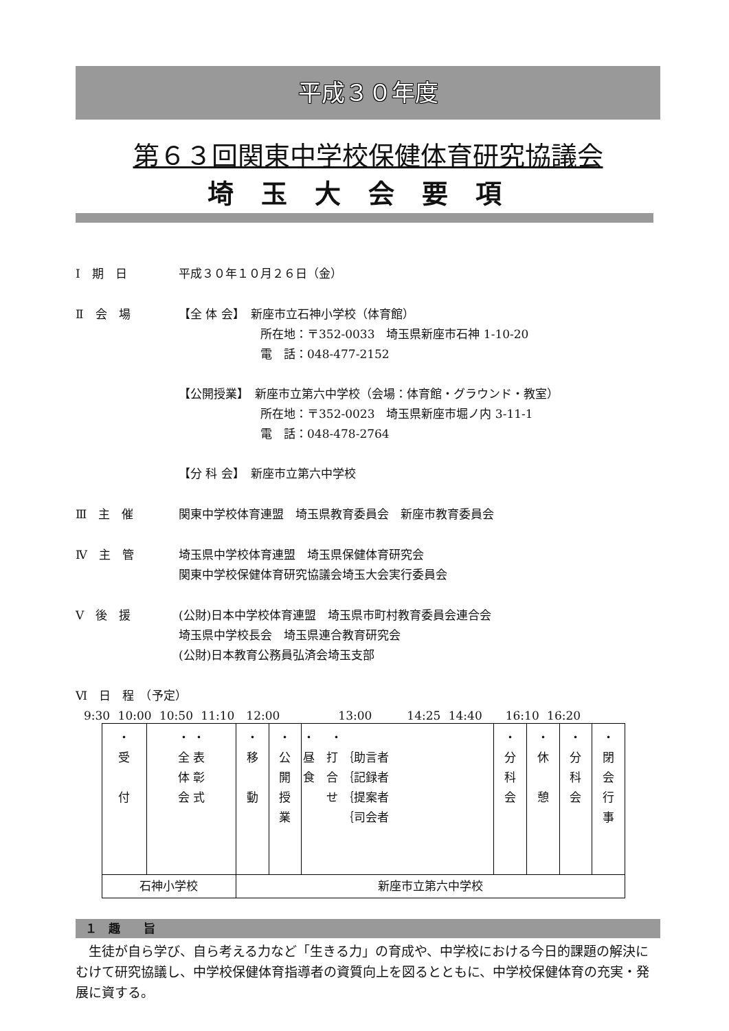平成３０年度
第６３回関東中学校保健体育研究協議会
埼玉大会要項
Ⅰ　期　日 平成３０年１０月２６日（金）
Ⅱ　会　場 【全 体 会】　新座市立石神小学校（体育館）
　　　　　　　所在地：〒352-0033　埼玉県新座市石神 1-10-20
　　　　　　　電　話：048-477-2152
【公開授業】　新座市立第六中学校（会場：体育館・グラウンド・教室）
　　　　　　　所在地：〒352-0023　埼玉県新座市堀ノ内 3-11-1
　　　　　　　電　話：048-478-2764
【分 科 会】　新座市立第六中学校
Ⅲ　主　催 関東中学校体育連盟　埼玉県教育委員会　新座市教育委員会
Ⅳ　主　管 埼玉県中学校体育連盟　埼玉県保健体育研究会
関東中学校保健体育研究協議会埼玉大会実行委員会
Ⅴ　後　援 (公財)日本中学校体育連盟　埼玉県市町村教育委員会連合会
埼玉県中学校長会　埼玉県連合教育研究会
(公財)日本教育公務員弘済会埼玉支部
Ⅵ　日　程　（予定）
9:30 10:00 10:50 11:10　12:00　　　　　13:00　　　14:25 14:40　　16:10 16:20
| ・ 受 付 | ・ ・ 全 表 体 彰 会 式 | ・ 移 動 | ・ 公 開 授 業 | ・ ・ 昼 打 ｛助言者 食 合 ｛記録者 せ ｛提案者 ｛司会者 | ・ 分 科 会 | ・ 休 憩 | ・ 分 科 会 | ・ 閉 会 行 事 |
| 石神小学校 | | 新座市立第六中学校 | | | | | | |
１　趣　　旨
生徒が自ら学び、自ら考える力など「生きる力」の育成や、中学校における今日的課題の解決にむけて研究協議し、中学校保健体育指導者の資質向上を図るとともに、中学校保健体育の充実・発展に資する。